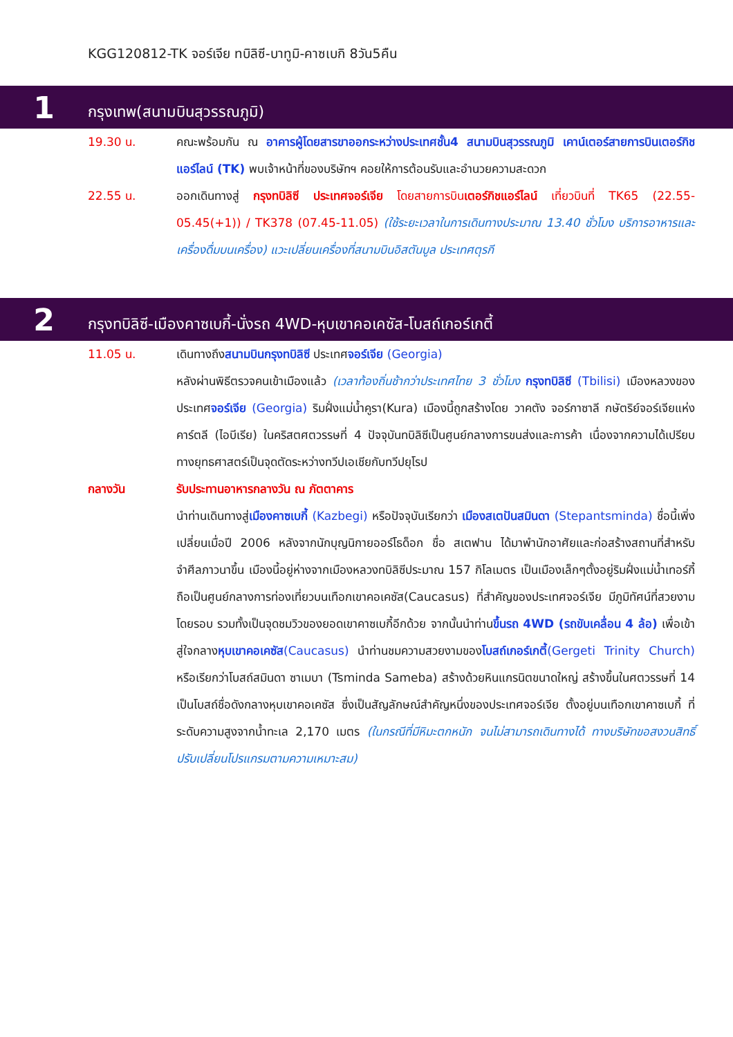KGG120812-TK จอร์เจีย ทบิลิซี-บาทูมิ-คาซเบกิ 8วัน5คืน
1
กรุงเทพ(สนามบินสุวรรณภูมิ)
19.30 น. คณะพร้อมกัน ณ อาคารผู้โดยสารขาออกระหว่างประเทศชั้น4 สนามบินสุวรรณภูมิ เคาน์เตอร์สายการบินเตอร์กิชแอร์ไลน์ (TK) พบเจ้าหน้าที่ของบริษัทฯ คอยให้การต้อนรับและอำนวยความสะดวก
22.55 น. ออกเดินทางสู่ กรุงทบิลิซี ประเทศจอร์เจีย โดยสายการบินเตอร์กิชแอร์ไลน์ เที่ยวบินที่ TK65 (22.55-05.45(+1)) / TK378 (07.45-11.05) (ใช้ระยะเวลาในการเดินทางประมาณ 13.40 ชั่วโมง บริการอาหารและเครื่องดื่มบนเครื่อง) แวะเปลี่ยนเครื่องที่สนามบินอิสตันบูล ประเทศตุรกี
2
กรุงทบิลิซี-เมืองคาซเบกี้-นั่งรถ 4WD-หุบเขาคอเคซัส-โบสถ์เกอร์เกตี้
11.05 น. เดินทางถึงสนามบินกรุงทบิลิซี ประเทศจอร์เจีย (Georgia)
หลังผ่านพิธีตรวจคนเข้าเมืองแล้ว (เวลาท้องถิ่นช้ากว่าประเทศไทย 3 ชั่วโมง กรุงทบิลิซี (Tbilisi) เมืองหลวงของประเทศจอร์เจีย (Georgia) ริมฝั่งแม่น้ำคูรา(Kura) เมืองนี้ถูกสร้างโดย วาคตัง จอร์กาซาลี กษัตริย์จอร์เจียแห่งคาร์ตลี (ไอบีเรีย) ในคริสตศตวรรษที่ 4 ปัจจุบันทบิลิซีเป็นศูนย์กลางการขนส่งและการค้า เนื่องจากความได้เปรียบทางยุทธศาสตร์เป็นจุดตัดระหว่างทวีปเอเชียกับทวีปยุโรป
กลางวัน รับประทานอาหารกลางวัน ณ ภัตตาคาร
นำท่านเดินทางสู่เมืองคาซเบกี้ (Kazbegi) หรือปัจจุบันเรียกว่า เมืองสเตปันสมินดา (Stepantsminda) ชื่อนี้เพิ่งเปลี่ยนเมื่อปี 2006 หลังจากนักบุญนิกายออร์โธด็อก ชื่อ สเตฟาน ได้มาพำนักอาศัยและก่อสร้างสถานที่สำหรับจำศีลภาวนาขึ้น เมืองนี้อยู่ห่างจากเมืองหลวงทบิลิซีประมาณ 157 กิโลเมตร เป็นเมืองเล็กๆตั้งอยู่ริมฝั่งแม่น้ำเทอร์กี้ ถือเป็นศูนย์กลางการท่องเที่ยวบนเทือกเขาคอเคซัส(Caucasus) ที่สำคัญของประเทศจอร์เจีย มีภูมิทัศน์ที่สวยงามโดยรอบ รวมทั้งเป็นจุดชมวิวของยอดเขาคาซเบกี้อีกด้วย จากนั้นนำท่านขึ้นรถ 4WD (รถขับเคลื่อน 4 ล้อ) เพื่อเข้าสู่ใจกลางหุบเขาคอเคซัส(Caucasus) นำท่านชมความสวยงามของโบสถ์เกอร์เกตี้(Gergeti Trinity Church) หรือเรียกว่าโบสถ์สมินดา ซาเมบา (Tsminda Sameba) สร้างด้วยหินแกรนิตขนาดใหญ่ สร้างขึ้นในศตวรรษที่ 14 เป็นโบสถ์ชื่อดังกลางหุบเขาคอเคซัส ซึ่งเป็นสัญลักษณ์สำคัญหนึ่งของประเทศจอร์เจีย ตั้งอยู่บนเทือกเขาคาซเบกี้ ที่ระดับความสูงจากน้ำทะเล 2,170 เมตร (ในกรณีที่มีหิมะตกหนัก จนไม่สามารถเดินทางได้ ทางบริษัทขอสงวนสิทธิ์ ปรับเปลี่ยนโปรแกรมตามความเหมาะสม)